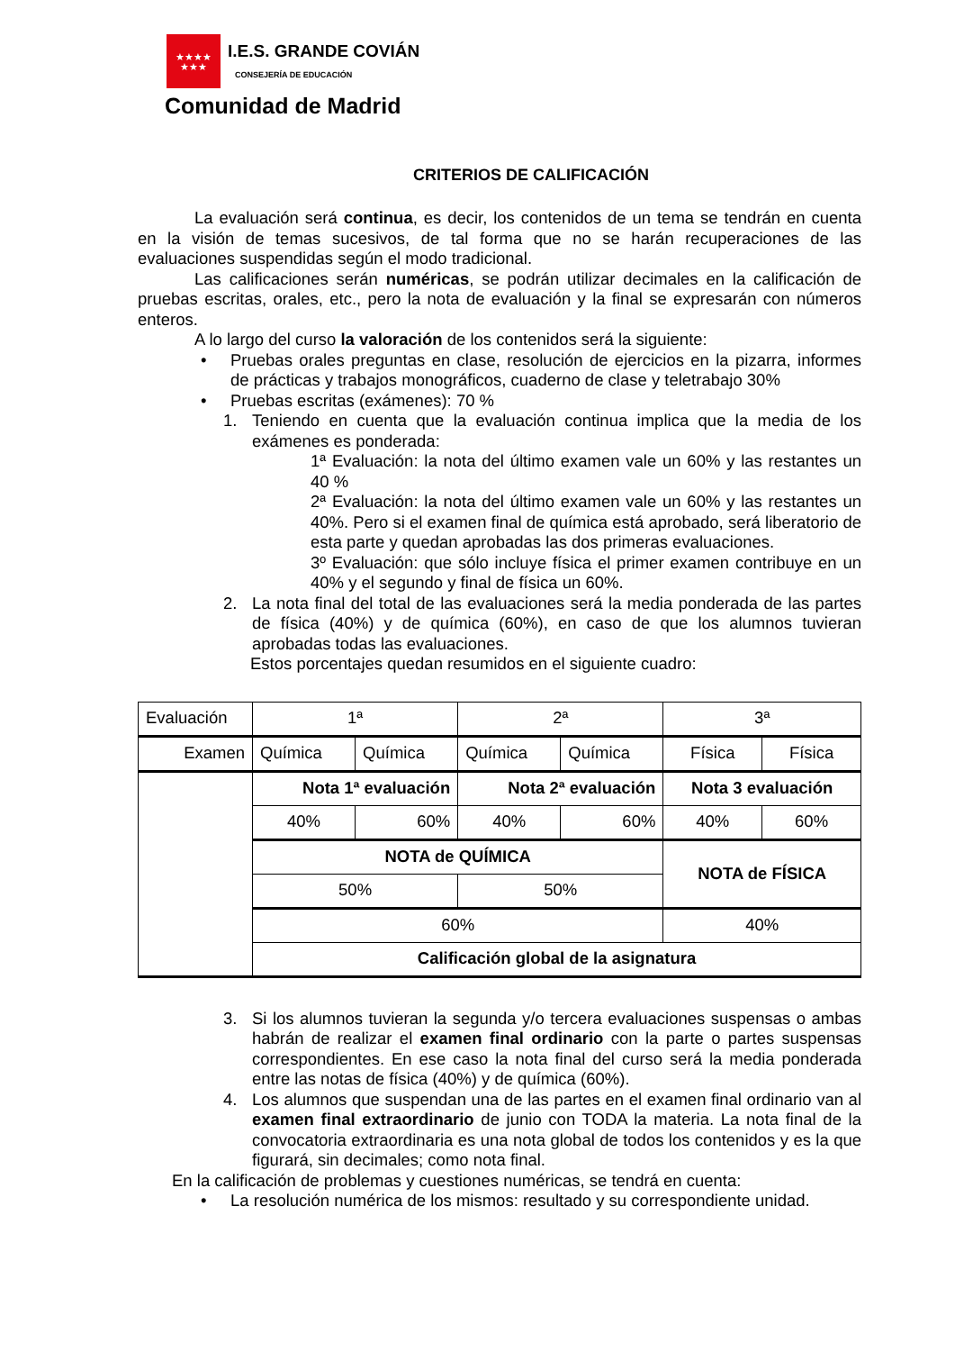★★★★
★★★
I.E.S. GRANDE COVIÁN
CONSEJERÍA DE EDUCACIÓN
Comunidad de Madrid
CRITERIOS DE CALIFICACIÓN
La evaluación será continua, es decir, los contenidos de un tema se tendrán en cuenta en la visión de temas sucesivos, de tal forma que no se harán recuperaciones de las evaluaciones suspendidas según el modo tradicional.
Las calificaciones serán numéricas, se podrán utilizar decimales en la calificación de pruebas escritas, orales, etc., pero la nota de evaluación y la final se expresarán con números enteros.
A lo largo del curso la valoración de los contenidos será la siguiente:
• Pruebas orales preguntas en clase, resolución de ejercicios en la pizarra, informes de prácticas y trabajos monográficos, cuaderno de clase y teletrabajo 30%
• Pruebas escritas (exámenes): 70 %
1. Teniendo en cuenta que la evaluación continua implica que la media de los exámenes es ponderada:
1ª Evaluación: la nota del último examen vale un 60% y las restantes un 40 %
2ª Evaluación: la nota del último examen vale un 60% y las restantes un 40%. Pero si el examen final de química está aprobado, será liberatorio de esta parte y quedan aprobadas las dos primeras evaluaciones.
3º Evaluación: que sólo incluye física el primer examen contribuye en un 40% y el segundo y final de física un 60%.
2. La nota final del total de las evaluaciones será la media ponderada de las partes de física (40%) y de química (60%), en caso de que los alumnos tuvieran aprobadas todas las evaluaciones.
Estos porcentajes quedan resumidos en el siguiente cuadro:
| Evaluación | 1ª | | 2ª | | 3ª | |
| Examen | Química | Química | Química | Química | Física | Física |
| | Nota 1ª evaluación | | Nota 2ª evaluación | | Nota 3 evaluación | |
| | 40% | 60% | 40% | 60% | 40% | 60% |
| | NOTA de QUÍMICA | | | | NOTA de FÍSICA | |
| | 50% | | 50% | | | |
| | 60% | | | | 40% | |
| | Calificación global de la asignatura | | | | | |
3. Si los alumnos tuvieran la segunda y/o tercera evaluaciones suspensas o ambas habrán de realizar el examen final ordinario con la parte o partes suspensas correspondientes. En ese caso la nota final del curso será la media ponderada entre las notas de física (40%) y de química (60%).
4. Los alumnos que suspendan una de las partes en el examen final ordinario van al examen final extraordinario de junio con TODA la materia. La nota final de la convocatoria extraordinaria es una nota global de todos los contenidos y es la que figurará, sin decimales; como nota final.
En la calificación de problemas y cuestiones numéricas, se tendrá en cuenta:
• La resolución numérica de los mismos: resultado y su correspondiente unidad.